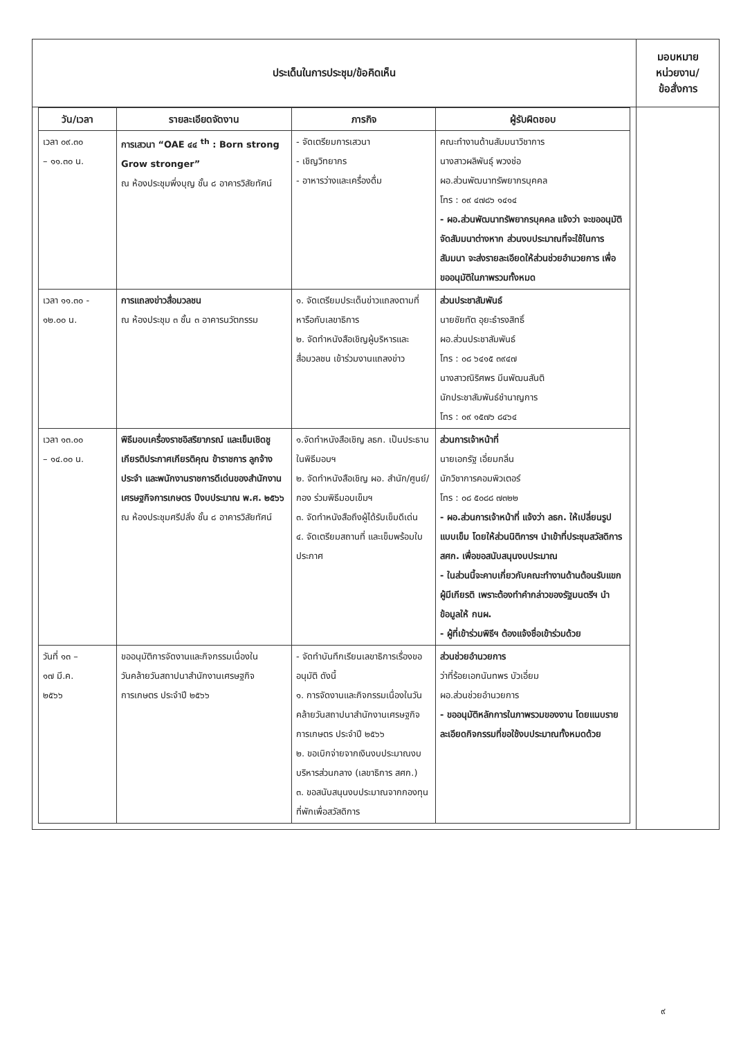| ประเด็นในการประชุม/ข้อคิดเห็น | มอบหมาย หน่วยงาน/ ข้อสั่งการ |
| / วัน/เวลา / รายละเอียดจัดงาน / ภารกิจ / ผู้รับผิดชอบ / / --- / --- / --- / --- / / เวลา ๐๙.๓๐ – ๑๑.๓๐ น. / การเสวนา “OAE ๔๔ <sup>th</sup> : Born strong Grow stronger” ณ ห้องประชุมพึ่งบุญ ชั้น ๘ อาคารวิสัยทัศน์ / - จัดเตรียมการเสวนา - เชิญวิทยากร - อาหารว่างและเครื่องดื่ม / คณะทำงานด้านสัมมนาวิชาการ นางสาวผลิพันธุ์ พวงช่อ ผอ.ส่วนพัฒนาทรัพยากรบุคคล โทร : ๐๙ ๔๗๘๖ ๑๔๑๔ - ผอ.ส่วนพัฒนาทรัพยากรบุคคล แจ้งว่า จะขออนุมัติจัดสัมมนาต่างหาก ส่วนงบประมาณที่จะใช้ในการสัมมนา จะส่งรายละเอียดให้ส่วนช่วยอำนวยการ เพื่อขออนุมัติในภาพรวมทั้งหมด / / เวลา ๑๑.๓๐ - ๑๒.๐๐ น. / การแถลงข่าวสื่อมวลชน ณ ห้องประชุม ๓ ชั้น ๓ อาคารนวัตกรรม / ๑. จัดเตรียมประเด็นข่าวแถลงตามที่หารือกับเลขาธิการ ๒. จัดทำหนังสือเชิญผู้บริหารและสื่อมวลชน เข้าร่วมงานแถลงข่าว / ส่วนประชาสัมพันธ์ นายชัยทัต อุยะธำรงสิทธิ์ ผอ.ส่วนประชาสัมพันธ์ โทร : ๐๘ ๖๔๑๕ ๓๙๔๗ นางสาวณิริศพร มีนพัฒนสันติ นักประชาสัมพันธ์ชำนาญการ โทร : ๐๙ ๑๕๗๖ ๘๔๖๔ / / เวลา ๑๓.๐๐ – ๑๔.๐๐ น. / พิธีมอบเครื่องราชอิสริยาภรณ์ และเข็มเชิดชูเกียรติประกาศเกียรติคุณ ข้าราชการ ลูกจ้างประจำ และพนักงานราชการดีเด่นของสำนักงานเศรษฐกิจการเกษตร ปีงบประมาณ พ.ศ. ๒๕๖๖ ณ ห้องประชุมศรีปลั่ง ชั้น ๘ อาคารวิสัยทัศน์ / ๑.จัดทำหนังสือเชิญ ลธก. เป็นประธานในพิธีมอบฯ ๒. จัดทำหนังสือเชิญ ผอ. สำนัก/ศูนย์/กอง ร่วมพิธีมอบเข็มฯ ๓. จัดทำหนังสือถึงผู้ได้รับเข็มดีเด่น ๔. จัดเตรียมสถานที่ และเข็มพร้อมใบประกาศ / ส่วนการเจ้าหน้าที่ นายเอกรัฐ เอี่ยมกลิ่น นักวิชาการคอมพิวเตอร์ โทร : ๐๘ ๕๐๘๘ ๗๓๒๒ - ผอ.ส่วนการเจ้าหน้าที่ แจ้งว่า ลธก. ให้เปลี่ยนรูปแบบเข็ม โดยให้ส่วนนิติการฯ นำเข้าที่ประชุมสวัสดิการ สศก. เพื่อขอสนับสนุนงบประมาณ - ในส่วนนี้จะคาบเกี่ยวกับคณะทำงานด้านต้อนรับแขกผู้มีเกียรติ เพราะต้องทำคำกล่าวของรัฐมนตรีฯ นำข้อมูลให้ กนผ. - ผู้ที่เข้าร่วมพิธีฯ ต้องแจ้งชื่อเข้าร่วมด้วย / / วันที่ ๑๓ – ๑๗ มี.ค. ๒๕๖๖ / ขออนุมัติการจัดงานและกิจกรรมเนื่องใน วันคล้ายวันสถาปนาสำนักงานเศรษฐกิจการเกษตร ประจำปี ๒๕๖๖ / - จัดทำบันทึกเรียนเลขาธิการเรื่องขออนุมัติ ดังนี้ ๑. การจัดงานและกิจกรรมเนื่องในวันคล้ายวันสถาปนาสำนักงานเศรษฐกิจการเกษตร ประจำปี ๒๕๖๖ ๒. ขอเบิกจ่ายจากเงินงบประมาณงบบริหารส่วนกลาง (เลขาธิการ สศก.) ๓. ขอสนับสนุนงบประมาณจากกองทุนที่พักเพื่อสวัสดิการ / ส่วนช่วยอำนวยการ ว่าที่ร้อยเอกนันทพร บัวเอี่ยม ผอ.ส่วนช่วยอำนวยการ - ขออนุมัติหลักการในภาพรวมของงาน โดยแนบรายละเอียดกิจกรรมที่ขอใช้งบประมาณทั้งหมดด้วย / | |
๙